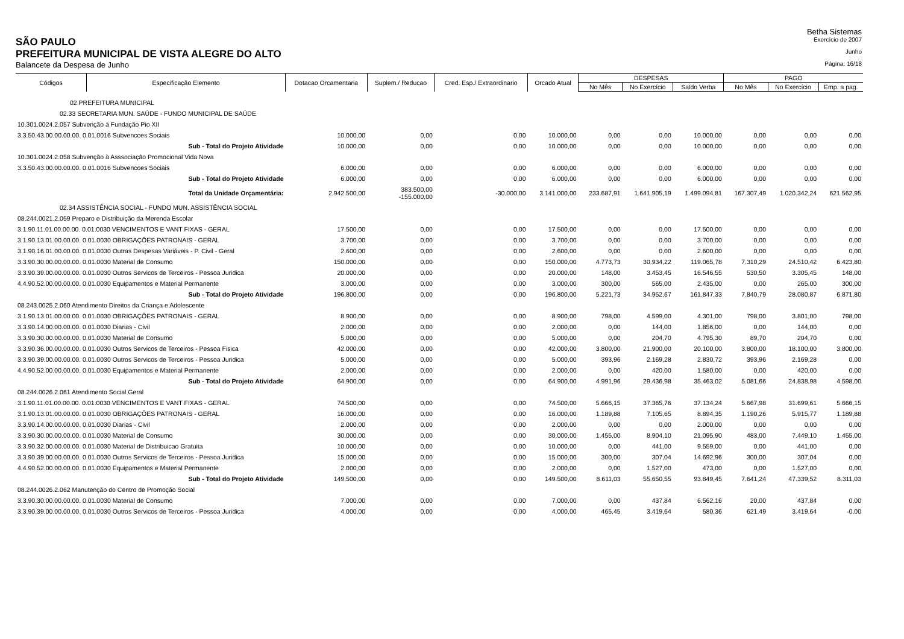Betha Sistemas
SÃO PAULO
Exercício de 2007
PREFEITURA MUNICIPAL DE VISTA ALEGRE DO ALTO
Junho
Balancete da Despesa de Junho
Página: 16/18
| Códigos | Especificação Elemento | Dotacao Orcamentaria | Suplem./ Reducao | Cred. Esp./ Extraordinario | Orcado Atual | DESPESAS | | | PAGO | | |
| --- | --- | --- | --- | --- | --- | --- | --- | --- | --- | --- | --- |
| | | | | | | No Mês | No Exercício | Saldo Verba | No Mês | No Exercício | Emp. a pag. |
| 02 PREFEITURA MUNICIPAL | | | | | | | | | | | |
| 02.33 SECRETARIA MUN. SAÚDE - FUNDO MUNICIPAL DE SAÚDE | | | | | | | | | | | |
| 10.301.0024.2.057 Subvenção à Fundação Pio XII | | | | | | | | | | | |
| 3.3.50.43.00.00.00.00. 0.01.0016 Subvencoes Sociais | | 10.000,00 | 0,00 | 0,00 | 10.000,00 | 0,00 | 0,00 | 10.000,00 | 0,00 | 0,00 | 0,00 |
| Sub - Total do Projeto Atividade | | 10.000,00 | 0,00 | 0,00 | 10.000,00 | 0,00 | 0,00 | 10.000,00 | 0,00 | 0,00 | 0,00 |
| 10.301.0024.2.058 Subvenção à Asssociação Promocional Vida Nova | | | | | | | | | | | |
| 3.3.50.43.00.00.00.00. 0.01.0016 Subvencoes Sociais | | 6.000,00 | 0,00 | 0,00 | 6.000,00 | 0,00 | 0,00 | 6.000,00 | 0,00 | 0,00 | 0,00 |
| Sub - Total do Projeto Atividade | | 6.000,00 | 0,00 | 0,00 | 6.000,00 | 0,00 | 0,00 | 6.000,00 | 0,00 | 0,00 | 0,00 |
| Total da Unidade Orçamentária: | | 2.942.500,00 | 383.500,00 -155.000,00 | -30.000,00 | 3.141.000,00 | 233.687,91 | 1.641.905,19 | 1.499.094,81 | 167.307,49 | 1.020.342,24 | 621.562,95 |
| 02.34 ASSISTÊNCIA SOCIAL - FUNDO MUN. ASSISTÊNCIA SOCIAL | | | | | | | | | | | |
| 08.244.0021.2.059 Preparo e Distribuição da Merenda Escolar | | | | | | | | | | | |
| 3.1.90.11.01.00.00.00. 0.01.0030 VENCIMENTOS E VANT FIXAS - GERAL | | 17.500,00 | 0,00 | 0,00 | 17.500,00 | 0,00 | 0,00 | 17.500,00 | 0,00 | 0,00 | 0,00 |
| 3.1.90.13.01.00.00.00. 0.01.0030 OBRIGAÇÕES PATRONAIS - GERAL | | 3.700,00 | 0,00 | 0,00 | 3.700,00 | 0,00 | 0,00 | 3.700,00 | 0,00 | 0,00 | 0,00 |
| 3.1.90.16.01.00.00.00. 0.01.0030 Outras Despesas Variáveis - P. Civil - Geral | | 2.600,00 | 0,00 | 0,00 | 2.600,00 | 0,00 | 0,00 | 2.600,00 | 0,00 | 0,00 | 0,00 |
| 3.3.90.30.00.00.00.00. 0.01.0030 Material de Consumo | | 150.000,00 | 0,00 | 0,00 | 150.000,00 | 4.773,73 | 30.934,22 | 119.065,78 | 7.310,29 | 24.510,42 | 6.423,80 |
| 3.3.90.39.00.00.00.00. 0.01.0030 Outros Servicos de Terceiros - Pessoa Juridica | | 20.000,00 | 0,00 | 0,00 | 20.000,00 | 148,00 | 3.453,45 | 16.546,55 | 530,50 | 3.305,45 | 148,00 |
| 4.4.90.52.00.00.00.00. 0.01.0030 Equipamentos e Material Permanente | | 3.000,00 | 0,00 | 0,00 | 3.000,00 | 300,00 | 565,00 | 2.435,00 | 0,00 | 265,00 | 300,00 |
| Sub - Total do Projeto Atividade | | 196.800,00 | 0,00 | 0,00 | 196.800,00 | 5.221,73 | 34.952,67 | 161.847,33 | 7.840,79 | 28.080,87 | 6.871,80 |
| 08.243.0025.2.060 Atendimento Direitos da Criança e Adolescente | | | | | | | | | | | |
| 3.1.90.13.01.00.00.00. 0.01.0030 OBRIGAÇÕES PATRONAIS - GERAL | | 8.900,00 | 0,00 | 0,00 | 8.900,00 | 798,00 | 4.599,00 | 4.301,00 | 798,00 | 3.801,00 | 798,00 |
| 3.3.90.14.00.00.00.00. 0.01.0030 Diarias - Civil | | 2.000,00 | 0,00 | 0,00 | 2.000,00 | 0,00 | 144,00 | 1.856,00 | 0,00 | 144,00 | 0,00 |
| 3.3.90.30.00.00.00.00. 0.01.0030 Material de Consumo | | 5.000,00 | 0,00 | 0,00 | 5.000,00 | 0,00 | 204,70 | 4.795,30 | 89,70 | 204,70 | 0,00 |
| 3.3.90.36.00.00.00.00. 0.01.0030 Outros Servicos de Terceiros - Pessoa Fisica | | 42.000,00 | 0,00 | 0,00 | 42.000,00 | 3.800,00 | 21.900,00 | 20.100,00 | 3.800,00 | 18.100,00 | 3.800,00 |
| 3.3.90.39.00.00.00.00. 0.01.0030 Outros Servicos de Terceiros - Pessoa Juridica | | 5.000,00 | 0,00 | 0,00 | 5.000,00 | 393,96 | 2.169,28 | 2.830,72 | 393,96 | 2.169,28 | 0,00 |
| 4.4.90.52.00.00.00.00. 0.01.0030 Equipamentos e Material Permanente | | 2.000,00 | 0,00 | 0,00 | 2.000,00 | 0,00 | 420,00 | 1.580,00 | 0,00 | 420,00 | 0,00 |
| Sub - Total do Projeto Atividade | | 64.900,00 | 0,00 | 0,00 | 64.900,00 | 4.991,96 | 29.436,98 | 35.463,02 | 5.081,66 | 24.838,98 | 4.598,00 |
| 08.244.0026.2.061 Atendimento Social Geral | | | | | | | | | | | |
| 3.1.90.11.01.00.00.00. 0.01.0030 VENCIMENTOS E VANT FIXAS - GERAL | | 74.500,00 | 0,00 | 0,00 | 74.500,00 | 5.666,15 | 37.365,76 | 37.134,24 | 5.667,98 | 31.699,61 | 5.666,15 |
| 3.1.90.13.01.00.00.00. 0.01.0030 OBRIGAÇÕES PATRONAIS - GERAL | | 16.000,00 | 0,00 | 0,00 | 16.000,00 | 1.189,88 | 7.105,65 | 8.894,35 | 1.190,26 | 5.915,77 | 1.189,88 |
| 3.3.90.14.00.00.00.00. 0.01.0030 Diarias - Civil | | 2.000,00 | 0,00 | 0,00 | 2.000,00 | 0,00 | 0,00 | 2.000,00 | 0,00 | 0,00 | 0,00 |
| 3.3.90.30.00.00.00.00. 0.01.0030 Material de Consumo | | 30.000,00 | 0,00 | 0,00 | 30.000,00 | 1.455,00 | 8.904,10 | 21.095,90 | 483,00 | 7.449,10 | 1.455,00 |
| 3.3.90.32.00.00.00.00. 0.01.0030 Material de Distribuicao Gratuita | | 10.000,00 | 0,00 | 0,00 | 10.000,00 | 0,00 | 441,00 | 9.559,00 | 0,00 | 441,00 | 0,00 |
| 3.3.90.39.00.00.00.00. 0.01.0030 Outros Servicos de Terceiros - Pessoa Juridica | | 15.000,00 | 0,00 | 0,00 | 15.000,00 | 300,00 | 307,04 | 14.692,96 | 300,00 | 307,04 | 0,00 |
| 4.4.90.52.00.00.00.00. 0.01.0030 Equipamentos e Material Permanente | | 2.000,00 | 0,00 | 0,00 | 2.000,00 | 0,00 | 1.527,00 | 473,00 | 0,00 | 1.527,00 | 0,00 |
| Sub - Total do Projeto Atividade | | 149.500,00 | 0,00 | 0,00 | 149.500,00 | 8.611,03 | 55.650,55 | 93.849,45 | 7.641,24 | 47.339,52 | 8.311,03 |
| 08.244.0026.2.062 Manutenção do Centro de Promoção Social | | | | | | | | | | | |
| 3.3.90.30.00.00.00.00. 0.01.0030 Material de Consumo | | 7.000,00 | 0,00 | 0,00 | 7.000,00 | 0,00 | 437,84 | 6.562,16 | 20,00 | 437,84 | 0,00 |
| 3.3.90.39.00.00.00.00. 0.01.0030 Outros Servicos de Terceiros - Pessoa Juridica | | 4.000,00 | 0,00 | 0,00 | 4.000,00 | 465,45 | 3.419,64 | 580,36 | 621,49 | 3.419,64 | -0,00 |